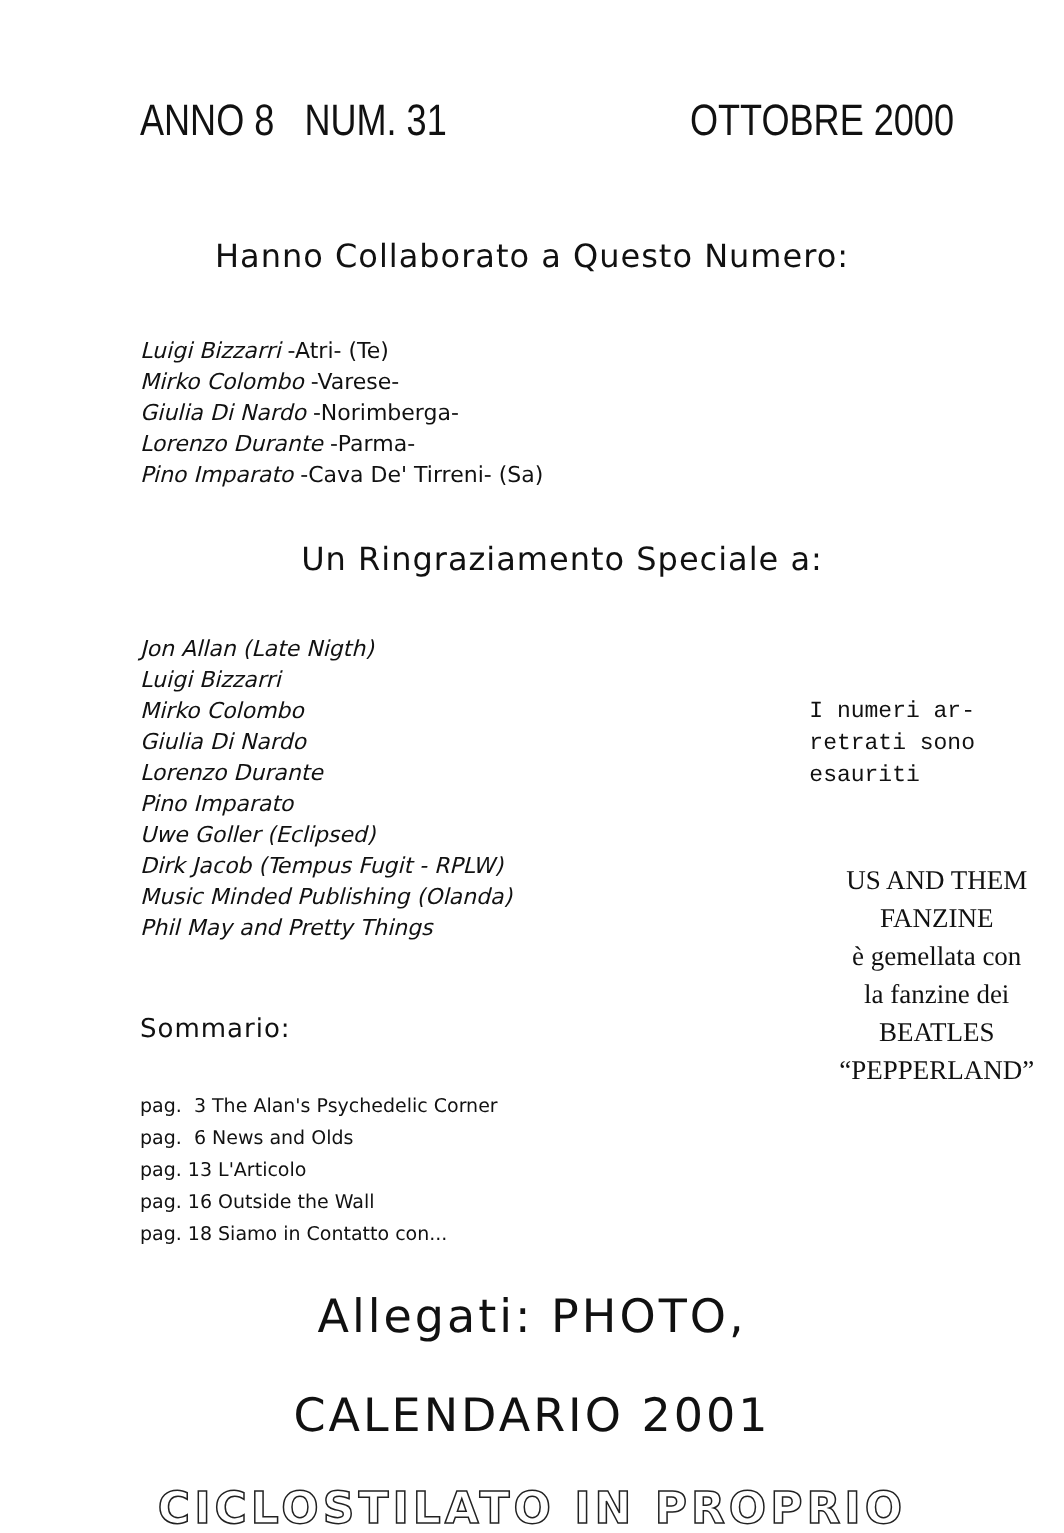ANNO 8 NUM. 31 OTTOBRE 2000
Hanno Collaborato a Questo Numero:
Luigi Bizzarri -Atri- (Te)
Mirko Colombo -Varese-
Giulia Di Nardo -Norimberga-
Lorenzo Durante -Parma-
Pino Imparato -Cava De' Tirreni- (Sa)
Un Ringraziamento Speciale a:
Jon Allan (Late Nigth)
Luigi Bizzarri
Mirko Colombo
Giulia Di Nardo
Lorenzo Durante
Pino Imparato
Uwe Goller (Eclipsed)
Dirk Jacob (Tempus Fugit - RPLW)
Music Minded Publishing (Olanda)
Phil May and Pretty Things
Sommario:
I numeri ar-
retrati sono
esauriti
US AND THEM
FANZINE
è gemellata con
la fanzine dei
BEATLES
“PEPPERLAND”
pag. 3 The Alan's Psychedelic Corner
pag. 6 News and Olds
pag. 13 L'Articolo
pag. 16 Outside the Wall
pag. 18 Siamo in Contatto con...
Allegati: PHOTO,
CALENDARIO 2001
CICLOSTILATO IN PROPRIO